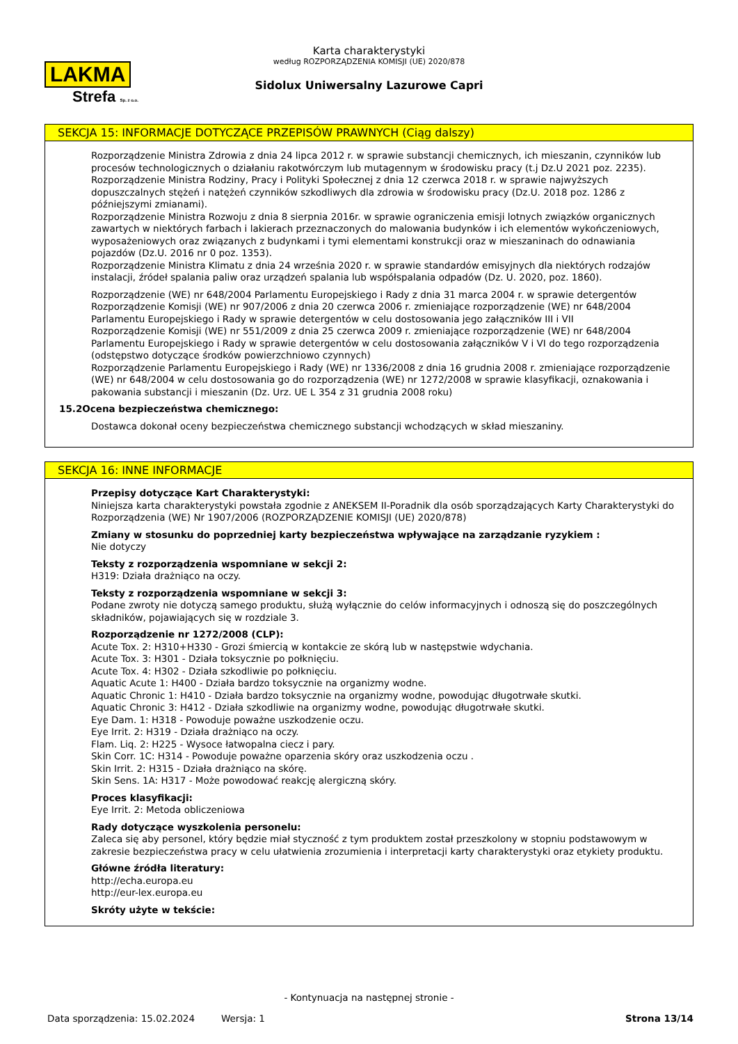LAKMA
Strefa Sp. z o.o.
Karta charakterystyki
według ROZPORZĄDZENIA KOMISJI (UE) 2020/878
Sidolux Uniwersalny Lazurowe Capri
SEKCJA 15: INFORMACJE DOTYCZĄCE PRZEPISÓW PRAWNYCH (Ciąg dalszy)
Rozporządzenie Ministra Zdrowia z dnia 24 lipca 2012 r. w sprawie substancji chemicznych, ich mieszanin, czynników lub procesów technologicznych o działaniu rakotwórczym lub mutagennym w środowisku pracy (t.j Dz.U 2021 poz. 2235).
Rozporządzenie Ministra Rodziny, Pracy i Polityki Społecznej z dnia 12 czerwca 2018 r. w sprawie najwyższych dopuszczalnych stężeń i natężeń czynników szkodliwych dla zdrowia w środowisku pracy (Dz.U. 2018 poz. 1286 z późniejszymi zmianami).
Rozporządzenie Ministra Rozwoju z dnia 8 sierpnia 2016r. w sprawie ograniczenia emisji lotnych związków organicznych zawartych w niektórych farbach i lakierach przeznaczonych do malowania budynków i ich elementów wykończeniowych, wyposażeniowych oraz związanych z budynkami i tymi elementami konstrukcji oraz w mieszaninach do odnawiania pojazdów (Dz.U. 2016 nr 0 poz. 1353).
Rozporządzenie Ministra Klimatu z dnia 24 września 2020 r. w sprawie standardów emisyjnych dla niektórych rodzajów instalacji, źródeł spalania paliw oraz urządzeń spalania lub współspalania odpadów (Dz. U. 2020, poz. 1860).
Rozporządzenie (WE) nr 648/2004 Parlamentu Europejskiego i Rady z dnia 31 marca 2004 r. w sprawie detergentów
Rozporządzenie Komisji (WE) nr 907/2006 z dnia 20 czerwca 2006 r. zmieniające rozporządzenie (WE) nr 648/2004 Parlamentu Europejskiego i Rady w sprawie detergentów w celu dostosowania jego załączników III i VII
Rozporządzenie Komisji (WE) nr 551/2009 z dnia 25 czerwca 2009 r. zmieniające rozporządzenie (WE) nr 648/2004 Parlamentu Europejskiego i Rady w sprawie detergentów w celu dostosowania załączników V i VI do tego rozporządzenia (odstępstwo dotyczące środków powierzchniowo czynnych)
Rozporządzenie Parlamentu Europejskiego i Rady (WE) nr 1336/2008 z dnia 16 grudnia 2008 r. zmieniające rozporządzenie (WE) nr 648/2004 w celu dostosowania go do rozporządzenia (WE) nr 1272/2008 w sprawie klasyfikacji, oznakowania i pakowania substancji i mieszanin (Dz. Urz. UE L 354 z 31 grudnia 2008 roku)
15.2 Ocena bezpieczeństwa chemicznego:
Dostawca dokonał oceny bezpieczeństwa chemicznego substancji wchodzących w skład mieszaniny.
SEKCJA 16: INNE INFORMACJE
Przepisy dotyczące Kart Charakterystyki:
Niniejsza karta charakterystyki powstała zgodnie z ANEKSEM II-Poradnik dla osób sporządzających Karty Charakterystyki do Rozporządzenia (WE) Nr 1907/2006 (ROZPORZĄDZENIE KOMISJI (UE) 2020/878)
Zmiany w stosunku do poprzedniej karty bezpieczeństwa wpływające na zarządzanie ryzykiem :
Nie dotyczy
Teksty z rozporządzenia wspomniane w sekcji 2:
H319: Działa drażniąco na oczy.
Teksty z rozporządzenia wspomniane w sekcji 3:
Podane zwroty nie dotyczą samego produktu, służą wyłącznie do celów informacyjnych i odnoszą się do poszczególnych składników, pojawiających się w rozdziale 3.
Rozporządzenie nr 1272/2008 (CLP):
Acute Tox. 2: H310+H330 - Grozi śmiercią w kontakcie ze skórą lub w następstwie wdychania.
Acute Tox. 3: H301 - Działa toksycznie po połknięciu.
Acute Tox. 4: H302 - Działa szkodliwie po połknięciu.
Aquatic Acute 1: H400 - Działa bardzo toksycznie na organizmy wodne.
Aquatic Chronic 1: H410 - Działa bardzo toksycznie na organizmy wodne, powodując długotrwałe skutki.
Aquatic Chronic 3: H412 - Działa szkodliwie na organizmy wodne, powodując długotrwałe skutki.
Eye Dam. 1: H318 - Powoduje poważne uszkodzenie oczu.
Eye Irrit. 2: H319 - Działa drażniąco na oczy.
Flam. Liq. 2: H225 - Wysoce łatwopalna ciecz i pary.
Skin Corr. 1C: H314 - Powoduje poważne oparzenia skóry oraz uszkodzenia oczu .
Skin Irrit. 2: H315 - Działa drażniąco na skórę.
Skin Sens. 1A: H317 - Może powodować reakcję alergiczną skóry.
Proces klasyfikacji:
Eye Irrit. 2: Metoda obliczeniowa
Rady dotyczące wyszkolenia personelu:
Zaleca się aby personel, który będzie miał styczność z tym produktem został przeszkolony w stopniu podstawowym w zakresie bezpieczeństwa pracy w celu ułatwienia zrozumienia i interpretacji karty charakterystyki oraz etykiety produktu.
Główne źródła literatury:
http://echa.europa.eu
http://eur-lex.europa.eu
Skróty użyte w tekście:
- Kontynuacja na następnej stronie -
Data sporządzenia: 15.02.2024 Wersja: 1 Strona 13/14